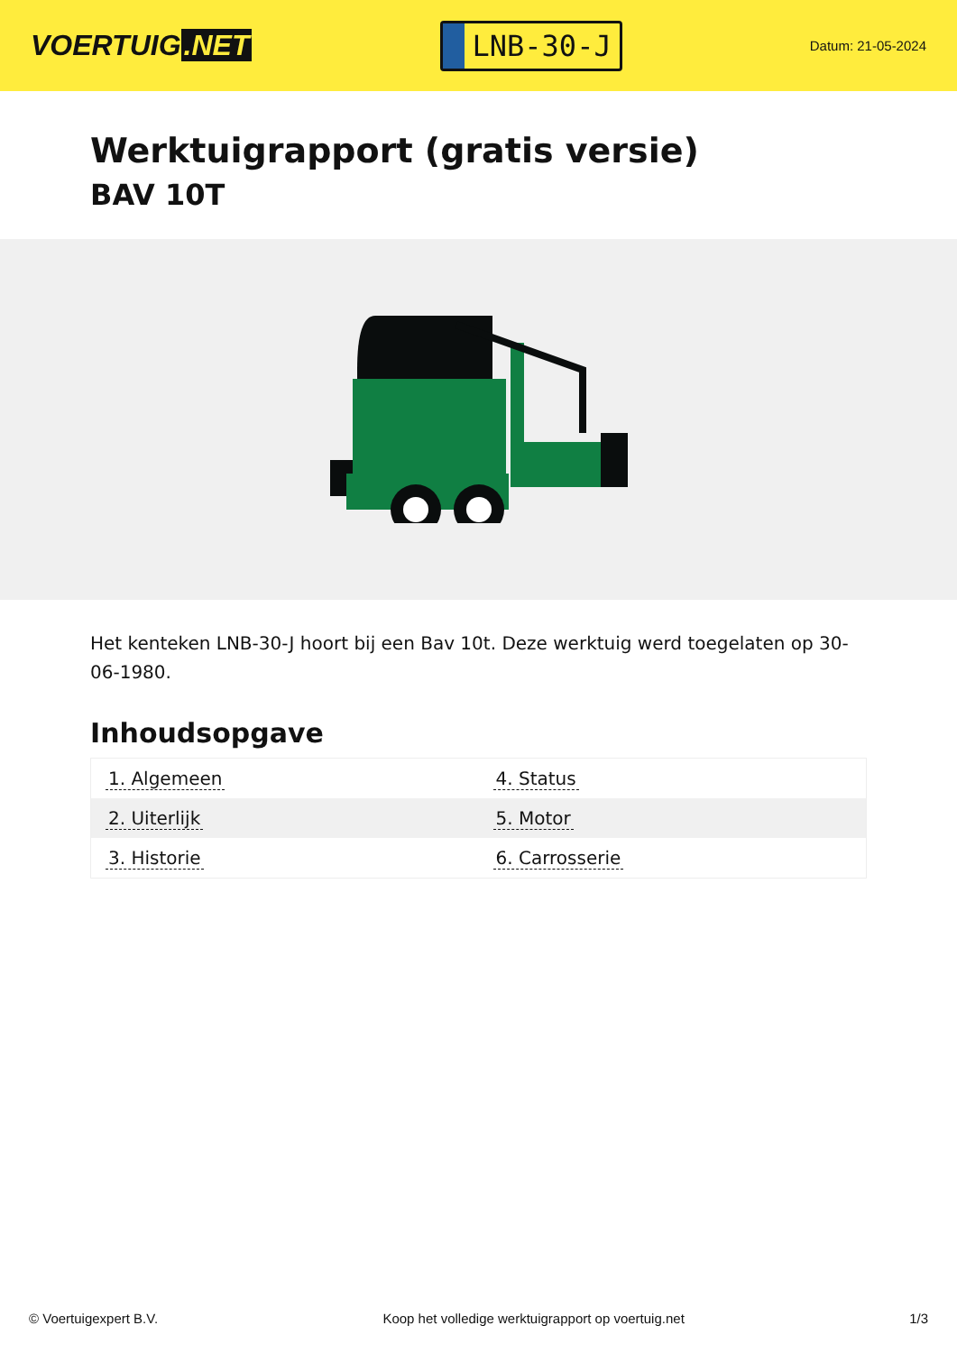VOERTUIG.NET
LNB-30-J
Datum: 21-05-2024
Werktuigrapport (gratis versie)
BAV 10T
Het kenteken LNB-30-J hoort bij een Bav 10t. Deze werktuig werd toegelaten op 30-06-1980.
Inhoudsopgave
| 1. Algemeen | 4. Status |
| 2. Uiterlijk | 5. Motor |
| 3. Historie | 6. Carrosserie |
© Voertuigexpert B.V. Koop het volledige werktuigrapport op voertuig.net 1/3